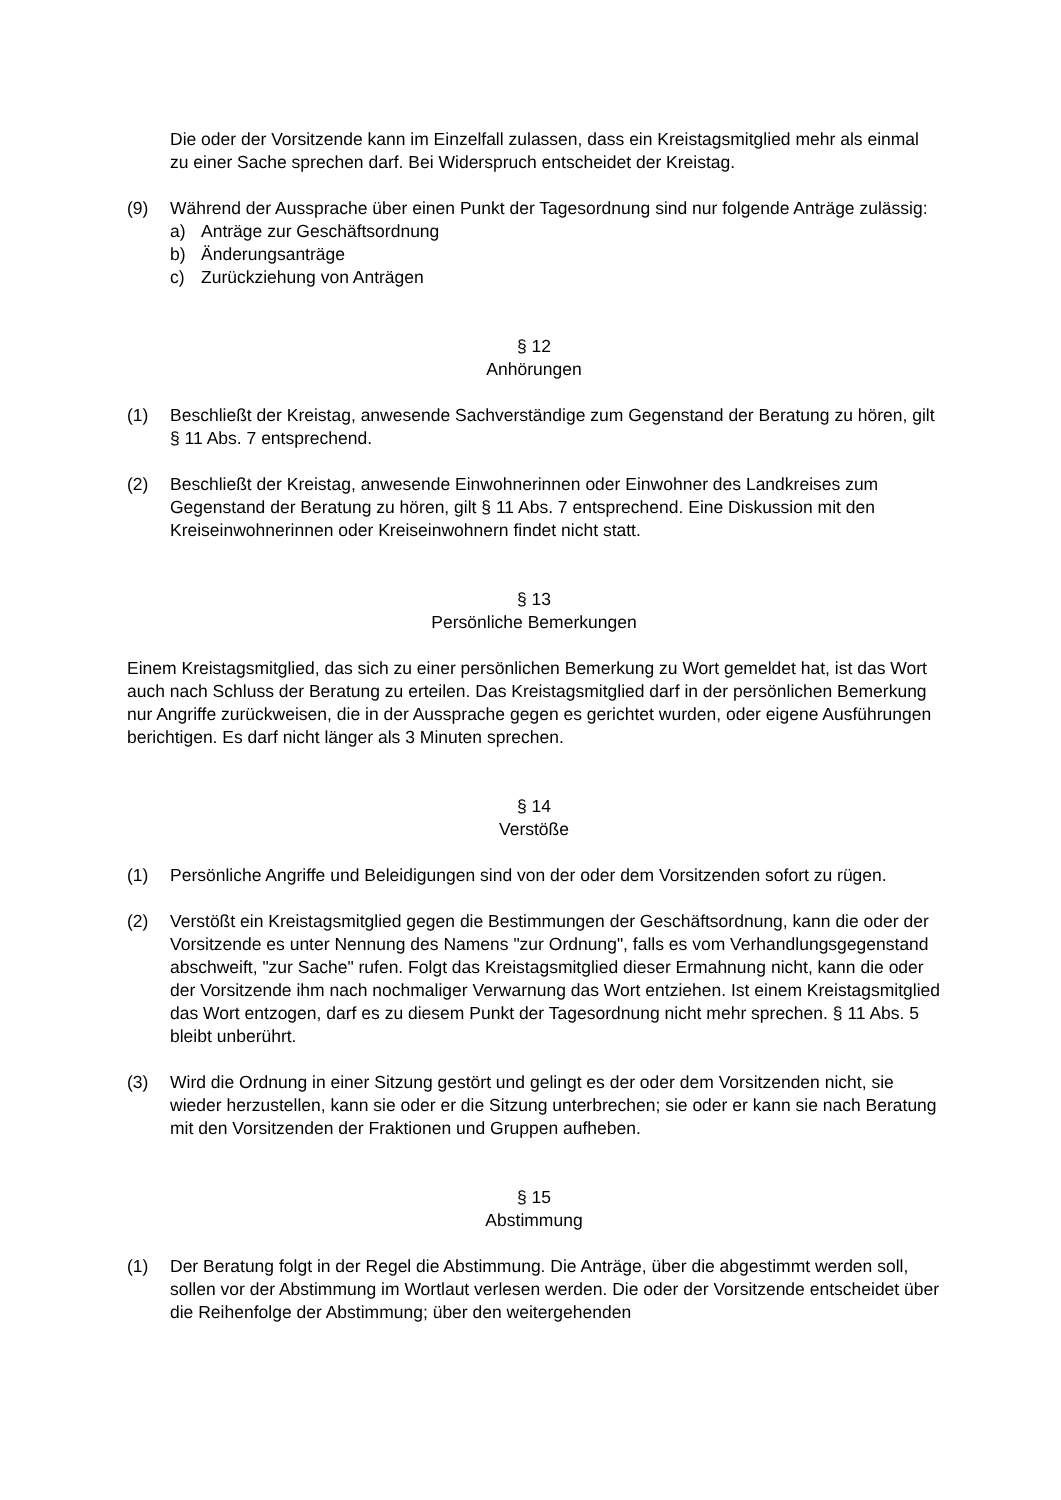Die oder der Vorsitzende kann im Einzelfall zulassen, dass ein Kreistagsmitglied mehr als einmal zu einer Sache sprechen darf. Bei Widerspruch entscheidet der Kreistag.
(9) Während der Aussprache über einen Punkt der Tagesordnung sind nur folgende Anträge zulässig:
a) Anträge zur Geschäftsordnung
b) Änderungsanträge
c) Zurückziehung von Anträgen
§ 12
Anhörungen
(1) Beschließt der Kreistag, anwesende Sachverständige zum Gegenstand der Beratung zu hören, gilt § 11 Abs. 7 entsprechend.
(2) Beschließt der Kreistag, anwesende Einwohnerinnen oder Einwohner des Landkreises zum Gegenstand der Beratung zu hören, gilt § 11 Abs. 7 entsprechend. Eine Diskussion mit den Kreiseinwohnerinnen oder Kreiseinwohnern findet nicht statt.
§ 13
Persönliche Bemerkungen
Einem Kreistagsmitglied, das sich zu einer persönlichen Bemerkung zu Wort gemeldet hat, ist das Wort auch nach Schluss der Beratung zu erteilen. Das Kreistagsmitglied darf in der persönlichen Bemerkung nur Angriffe zurückweisen, die in der Aussprache gegen es gerichtet wurden, oder eigene Ausführungen berichtigen. Es darf nicht länger als 3 Minuten sprechen.
§ 14
Verstöße
(1) Persönliche Angriffe und Beleidigungen sind von der oder dem Vorsitzenden sofort zu rügen.
(2) Verstößt ein Kreistagsmitglied gegen die Bestimmungen der Geschäftsordnung, kann die oder der Vorsitzende es unter Nennung des Namens "zur Ordnung", falls es vom Verhandlungsgegenstand abschweift, "zur Sache" rufen. Folgt das Kreistagsmitglied dieser Ermahnung nicht, kann die oder der Vorsitzende ihm nach nochmaliger Verwarnung das Wort entziehen. Ist einem Kreistagsmitglied das Wort entzogen, darf es zu diesem Punkt der Tagesordnung nicht mehr sprechen. § 11 Abs. 5 bleibt unberührt.
(3) Wird die Ordnung in einer Sitzung gestört und gelingt es der oder dem Vorsitzenden nicht, sie wieder herzustellen, kann sie oder er die Sitzung unterbrechen; sie oder er kann sie nach Beratung mit den Vorsitzenden der Fraktionen und Gruppen aufheben.
§ 15
Abstimmung
(1) Der Beratung folgt in der Regel die Abstimmung. Die Anträge, über die abgestimmt werden soll, sollen vor der Abstimmung im Wortlaut verlesen werden. Die oder der Vorsitzende entscheidet über die Reihenfolge der Abstimmung; über den weitergehenden